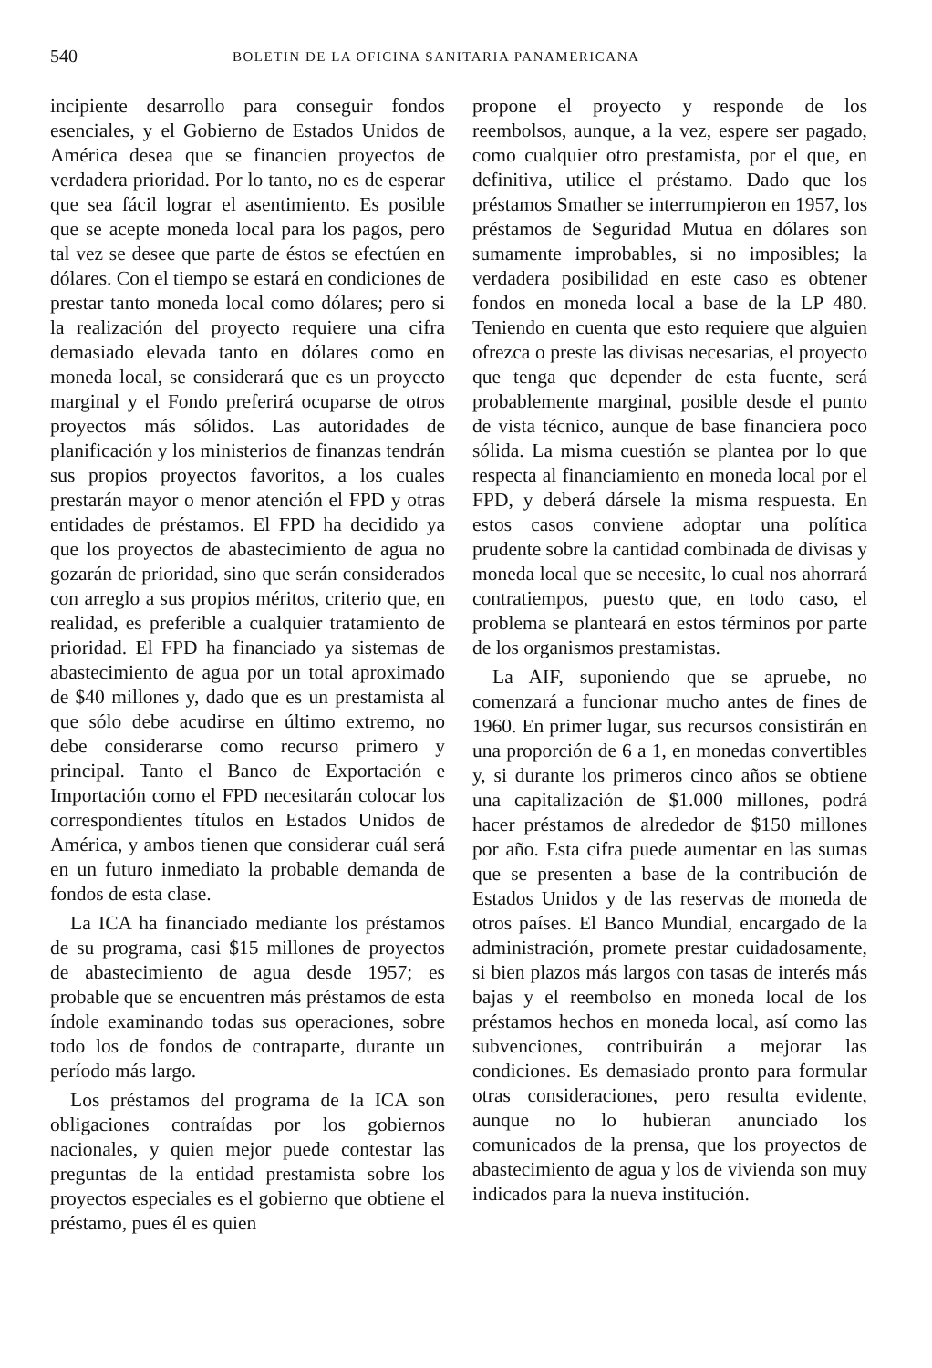540 BOLETIN DE LA OFICINA SANITARIA PANAMERICANA
incipiente desarrollo para conseguir fondos esenciales, y el Gobierno de Estados Unidos de América desea que se financien proyectos de verdadera prioridad. Por lo tanto, no es de esperar que sea fácil lograr el asentimiento. Es posible que se acepte moneda local para los pagos, pero tal vez se desee que parte de éstos se efectúen en dólares. Con el tiempo se estará en condiciones de prestar tanto moneda local como dólares; pero si la realización del proyecto requiere una cifra demasiado elevada tanto en dólares como en moneda local, se considerará que es un proyecto marginal y el Fondo preferirá ocuparse de otros proyectos más sólidos. Las autoridades de planificación y los ministerios de finanzas tendrán sus propios proyectos favoritos, a los cuales prestarán mayor o menor atención el FPD y otras entidades de préstamos. El FPD ha decidido ya que los proyectos de abastecimiento de agua no gozarán de prioridad, sino que serán considerados con arreglo a sus propios méritos, criterio que, en realidad, es preferible a cualquier tratamiento de prioridad. El FPD ha financiado ya sistemas de abastecimiento de agua por un total aproximado de $40 millones y, dado que es un prestamista al que sólo debe acudirse en último extremo, no debe considerarse como recurso primero y principal. Tanto el Banco de Exportación e Importación como el FPD necesitarán colocar los correspondientes títulos en Estados Unidos de América, y ambos tienen que considerar cuál será en un futuro inmediato la probable demanda de fondos de esta clase.
La ICA ha financiado mediante los préstamos de su programa, casi $15 millones de proyectos de abastecimiento de agua desde 1957; es probable que se encuentren más préstamos de esta índole examinando todas sus operaciones, sobre todo los de fondos de contraparte, durante un período más largo.
Los préstamos del programa de la ICA son obligaciones contraídas por los gobiernos nacionales, y quien mejor puede contestar las preguntas de la entidad prestamista sobre los proyectos especiales es el gobierno que obtiene el préstamo, pues él es quien
propone el proyecto y responde de los reembolsos, aunque, a la vez, espere ser pagado, como cualquier otro prestamista, por el que, en definitiva, utilice el préstamo. Dado que los préstamos Smather se interrumpieron en 1957, los préstamos de Seguridad Mutua en dólares son sumamente improbables, si no imposibles; la verdadera posibilidad en este caso es obtener fondos en moneda local a base de la LP 480. Teniendo en cuenta que esto requiere que alguien ofrezca o preste las divisas necesarias, el proyecto que tenga que depender de esta fuente, será probablemente marginal, posible desde el punto de vista técnico, aunque de base financiera poco sólida. La misma cuestión se plantea por lo que respecta al financiamiento en moneda local por el FPD, y deberá dársele la misma respuesta. En estos casos conviene adoptar una política prudente sobre la cantidad combinada de divisas y moneda local que se necesite, lo cual nos ahorrará contratiempos, puesto que, en todo caso, el problema se planteará en estos términos por parte de los organismos prestamistas.
La AIF, suponiendo que se apruebe, no comenzará a funcionar mucho antes de fines de 1960. En primer lugar, sus recursos consistirán en una proporción de 6 a 1, en monedas convertibles y, si durante los primeros cinco años se obtiene una capitalización de $1.000 millones, podrá hacer préstamos de alrededor de $150 millones por año. Esta cifra puede aumentar en las sumas que se presenten a base de la contribución de Estados Unidos y de las reservas de moneda de otros países. El Banco Mundial, encargado de la administración, promete prestar cuidadosamente, si bien plazos más largos con tasas de interés más bajas y el reembolso en moneda local de los préstamos hechos en moneda local, así como las subvenciones, contribuirán a mejorar las condiciones. Es demasiado pronto para formular otras consideraciones, pero resulta evidente, aunque no lo hubieran anunciado los comunicados de la prensa, que los proyectos de abastecimiento de agua y los de vivienda son muy indicados para la nueva institución.